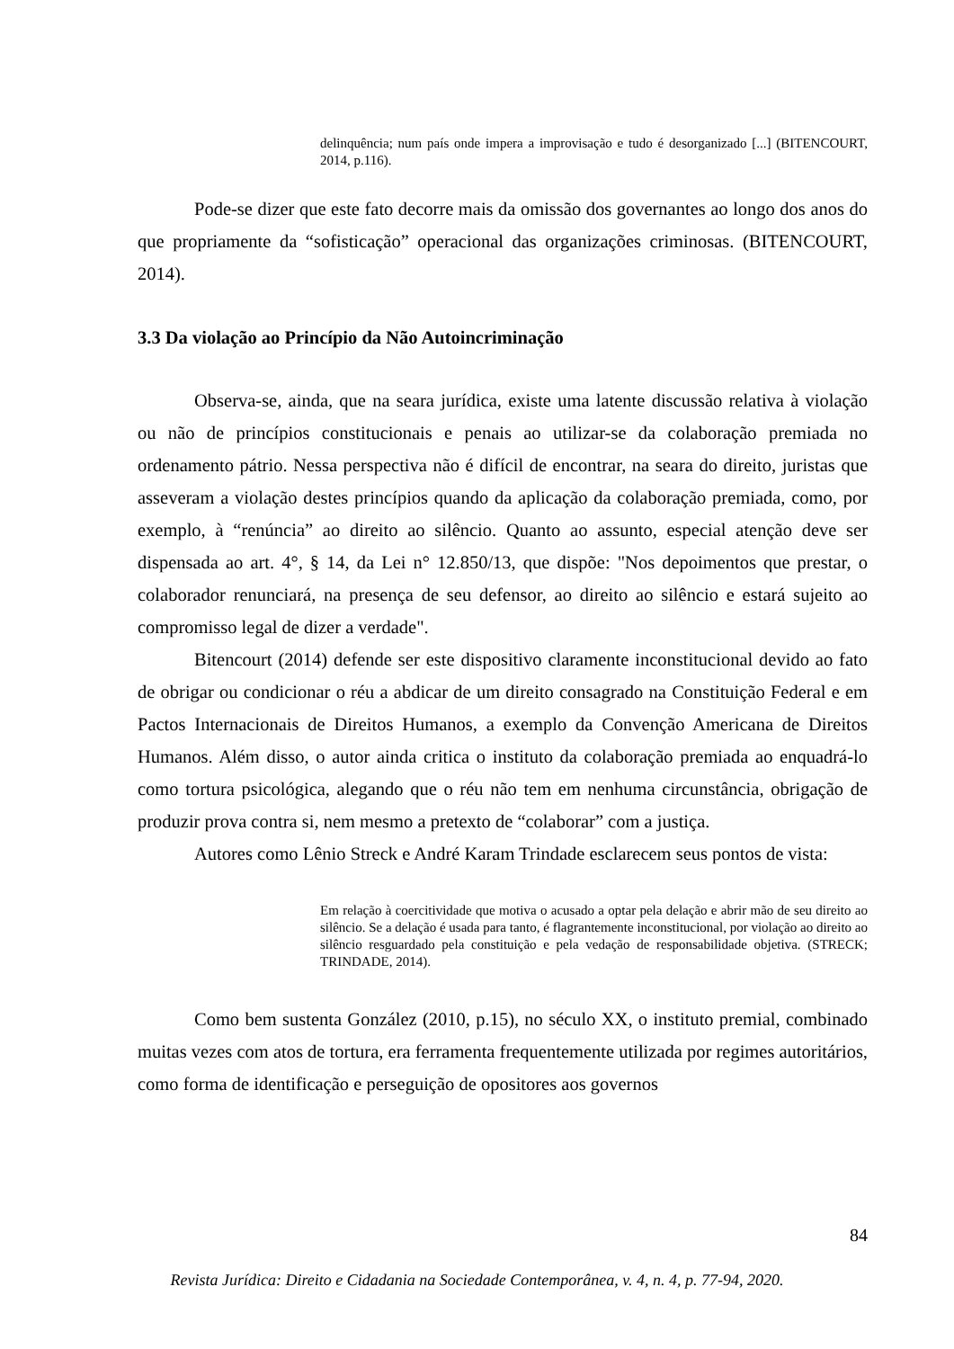delinquência; num país onde impera a improvisação e tudo é desorganizado [...] (BITENCOURT, 2014, p.116).
Pode-se dizer que este fato decorre mais da omissão dos governantes ao longo dos anos do que propriamente da “sofisticação” operacional das organizações criminosas. (BITENCOURT, 2014).
3.3 Da violação ao Princípio da Não Autoincriminação
Observa-se, ainda, que na seara jurídica, existe uma latente discussão relativa à violação ou não de princípios constitucionais e penais ao utilizar-se da colaboração premiada no ordenamento pátrio. Nessa perspectiva não é difícil de encontrar, na seara do direito, juristas que asseveram a violação destes princípios quando da aplicação da colaboração premiada, como, por exemplo, à “renúncia” ao direito ao silêncio. Quanto ao assunto, especial atenção deve ser dispensada ao art. 4°, § 14, da Lei n° 12.850/13, que dispõe: "Nos depoimentos que prestar, o colaborador renunciará, na presença de seu defensor, ao direito ao silêncio e estará sujeito ao compromisso legal de dizer a verdade".
Bitencourt (2014) defende ser este dispositivo claramente inconstitucional devido ao fato de obrigar ou condicionar o réu a abdicar de um direito consagrado na Constituição Federal e em Pactos Internacionais de Direitos Humanos, a exemplo da Convenção Americana de Direitos Humanos. Além disso, o autor ainda critica o instituto da colaboração premiada ao enquadrá-lo como tortura psicológica, alegando que o réu não tem em nenhuma circunstância, obrigação de produzir prova contra si, nem mesmo a pretexto de “colaborar” com a justiça.
Autores como Lênio Streck e André Karam Trindade esclarecem seus pontos de vista:
Em relação à coercitividade que motiva o acusado a optar pela delação e abrir mão de seu direito ao silêncio. Se a delação é usada para tanto, é flagrantemente inconstitucional, por violação ao direito ao silêncio resguardado pela constituição e pela vedação de responsabilidade objetiva. (STRECK; TRINDADE, 2014).
Como bem sustenta González (2010, p.15), no século XX, o instituto premial, combinado muitas vezes com atos de tortura, era ferramenta frequentemente utilizada por regimes autoritários, como forma de identificação e perseguição de opositores aos governos
84
Revista Jurídica: Direito e Cidadania na Sociedade Contemporânea, v. 4, n. 4, p. 77-94, 2020.